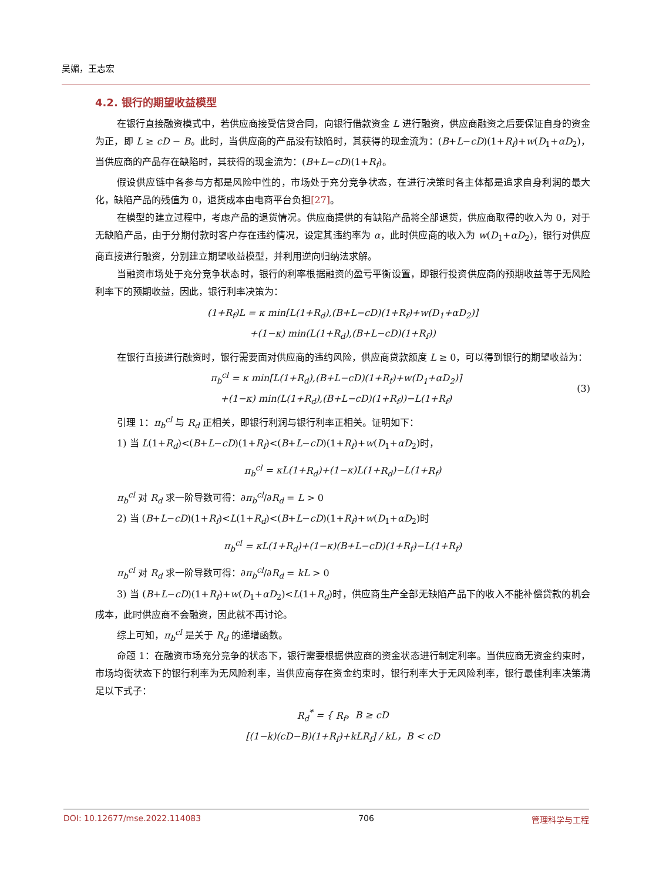吴媚，王志宏
4.2. 银行的期望收益模型
在银行直接融资模式中，若供应商接受信贷合同，向银行借款资金 L 进行融资，供应商融资之后要保证自身的资金为正，即 L ≥ cD − B。此时，当供应商的产品没有缺陷时，其获得的现金流为：(B+L−cD)(1+R<sub>f</sub>)+w(D<sub>1</sub>+αD<sub>2</sub>)，当供应商的产品存在缺陷时，其获得的现金流为：(B+L−cD)(1+R<sub>f</sub>)。
假设供应链中各参与方都是风险中性的，市场处于充分竞争状态，在进行决策时各主体都是追求自身利润的最大化，缺陷产品的残值为 0，退货成本由电商平台负担[27]。
在模型的建立过程中，考虑产品的退货情况。供应商提供的有缺陷产品将全部退货，供应商取得的收入为 0，对于无缺陷产品，由于分期付款时客户存在违约情况，设定其违约率为 α，此时供应商的收入为 w(D<sub>1</sub>+αD<sub>2</sub>)，银行对供应商直接进行融资，分别建立期望收益模型，并利用逆向归纳法求解。
当融资市场处于充分竞争状态时，银行的利率根据融资的盈亏平衡设置，即银行投资供应商的预期收益等于无风险利率下的预期收益，因此，银行利率决策为：
(1+R<sub>f</sub>)L = κ min[L(1+R<sub>d</sub>),(B+L−cD)(1+R<sub>f</sub>)+w(D<sub>1</sub>+αD<sub>2</sub>)]
+(1−κ) min(L(1+R<sub>d</sub>),(B+L−cD)(1+R<sub>f</sub>))
在银行直接进行融资时，银行需要面对供应商的违约风险，供应商贷款额度 L ≥ 0，可以得到银行的期望收益为：
π<sub>b</sub><sup>cl</sup> = κ min[L(1+R<sub>d</sub>),(B+L−cD)(1+R<sub>f</sub>)+w(D<sub>1</sub>+αD<sub>2</sub>)]
+(1−κ) min(L(1+R<sub>d</sub>),(B+L−cD)(1+R<sub>f</sub>))−L(1+R<sub>f</sub>)
(3)
引理 1：π<sub>b</sub><sup>cl</sup> 与 R<sub>d</sub> 正相关，即银行利润与银行利率正相关。证明如下：
1) 当 L(1+R<sub>d</sub>)<(B+L−cD)(1+R<sub>f</sub>)<(B+L−cD)(1+R<sub>f</sub>)+w(D<sub>1</sub>+αD<sub>2</sub>)时，
π<sub>b</sub><sup>cl</sup> = κL(1+R<sub>d</sub>)+(1−κ)L(1+R<sub>d</sub>)−L(1+R<sub>f</sub>)
π<sub>b</sub><sup>cl</sup> 对 R<sub>d</sub> 求一阶导数可得：∂π<sub>b</sub><sup>cl</sup>/∂R<sub>d</sub> = L > 0
2) 当 (B+L−cD)(1+R<sub>f</sub>)<L(1+R<sub>d</sub>)<(B+L−cD)(1+R<sub>f</sub>)+w(D<sub>1</sub>+αD<sub>2</sub>)时
π<sub>b</sub><sup>cl</sup> = κL(1+R<sub>d</sub>)+(1−κ)(B+L−cD)(1+R<sub>f</sub>)−L(1+R<sub>f</sub>)
π<sub>b</sub><sup>cl</sup> 对 R<sub>d</sub> 求一阶导数可得：∂π<sub>b</sub><sup>cl</sup>/∂R<sub>d</sub> = kL > 0
3) 当 (B+L−cD)(1+R<sub>f</sub>)+w(D<sub>1</sub>+αD<sub>2</sub>)<L(1+R<sub>d</sub>)时，供应商生产全部无缺陷产品下的收入不能补偿贷款的机会成本，此时供应商不会融资，因此就不再讨论。
综上可知，π<sub>b</sub><sup>cl</sup> 是关于 R<sub>d</sub> 的递增函数。
命题 1：在融资市场充分竞争的状态下，银行需要根据供应商的资金状态进行制定利率。当供应商无资金约束时，市场均衡状态下的银行利率为无风险利率，当供应商存在资金约束时，银行利率大于无风险利率，银行最佳利率决策满足以下式子：
R<sub>d</sub><sup>*</sup> = { R<sub>f</sub>，B ≥ cD
[(1−k)(cD−B)(1+R<sub>f</sub>)+kLR<sub>f</sub>] / kL，B < cD
DOI: 10.12677/mse.2022.114083 706 管理科学与工程